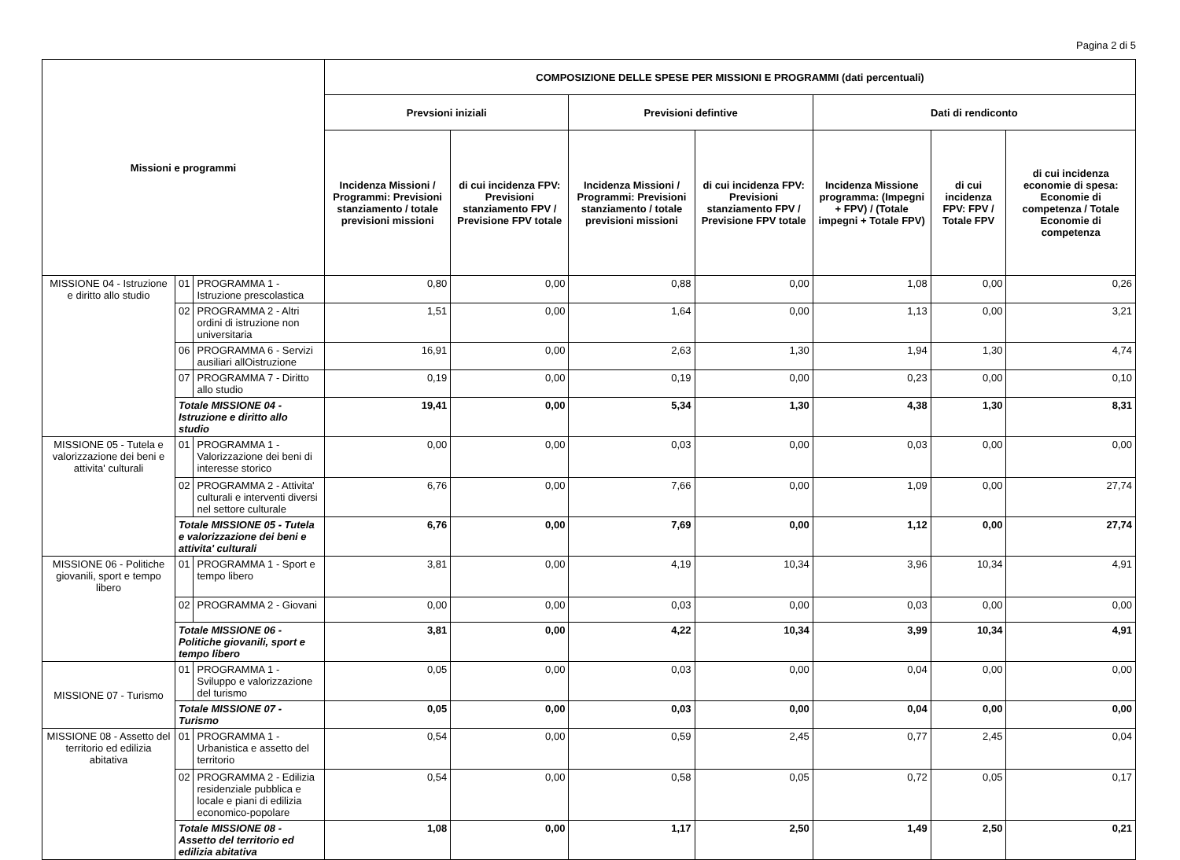Pagina 2 di 5
| Missioni e programmi | | | COMPOSIZIONE DELLE SPESE PER MISSIONI E PROGRAMMI (dati percentuali) | | | | | | |
| --- | --- | --- | --- | --- | --- | --- | --- | --- | --- |
| | | | Prevsioni iniziali | | Previsioni defintive | | Dati di rendiconto | | |
| | | | Incidenza Missioni / Programmi: Previsioni stanziamento / totale previsioni missioni | di cui incidenza FPV: Previsioni stanziamento FPV / Previsione FPV totale | Incidenza Missioni / Programmi: Previsioni stanziamento / totale previsioni missioni | di cui incidenza FPV: Previsioni stanziamento FPV / Previsione FPV totale | Incidenza Missione programma: (Impegni + FPV) / (Totale impegni + Totale FPV) | di cui incidenza FPV: FPV / Totale FPV | di cui incidenza economie di spesa: Economie di competenza / Totale Economie di competenza |
| MISSIONE 04 - Istruzione e diritto allo studio | 01 | PROGRAMMA 1 - Istruzione prescolastica | 0,80 | 0,00 | 0,88 | 0,00 | 1,08 | 0,00 | 0,26 |
| | 02 | PROGRAMMA 2 - Altri ordini di istruzione non universitaria | 1,51 | 0,00 | 1,64 | 0,00 | 1,13 | 0,00 | 3,21 |
| | 06 | PROGRAMMA 6 - Servizi ausiliari allOistruzione | 16,91 | 0,00 | 2,63 | 1,30 | 1,94 | 1,30 | 4,74 |
| | 07 | PROGRAMMA 7 - Diritto allo studio | 0,19 | 0,00 | 0,19 | 0,00 | 0,23 | 0,00 | 0,10 |
| | Totale MISSIONE 04 - Istruzione e diritto allo studio | | 19,41 | 0,00 | 5,34 | 1,30 | 4,38 | 1,30 | 8,31 |
| MISSIONE 05 - Tutela e valorizzazione dei beni e attivita' culturali | 01 | PROGRAMMA 1 - Valorizzazione dei beni di interesse storico | 0,00 | 0,00 | 0,03 | 0,00 | 0,03 | 0,00 | 0,00 |
| | 02 | PROGRAMMA 2 - Attivita' culturali e interventi diversi nel settore culturale | 6,76 | 0,00 | 7,66 | 0,00 | 1,09 | 0,00 | 27,74 |
| | Totale MISSIONE 05 - Tutela e valorizzazione dei beni e attivita' culturali | | 6,76 | 0,00 | 7,69 | 0,00 | 1,12 | 0,00 | 27,74 |
| MISSIONE 06 - Politiche giovanili, sport e tempo libero | 01 | PROGRAMMA 1 - Sport e tempo libero | 3,81 | 0,00 | 4,19 | 10,34 | 3,96 | 10,34 | 4,91 |
| | 02 | PROGRAMMA 2 - Giovani | 0,00 | 0,00 | 0,03 | 0,00 | 0,03 | 0,00 | 0,00 |
| | Totale MISSIONE 06 - Politiche giovanili, sport e tempo libero | | 3,81 | 0,00 | 4,22 | 10,34 | 3,99 | 10,34 | 4,91 |
| MISSIONE 07 - Turismo | 01 | PROGRAMMA 1 - Sviluppo e valorizzazione del turismo | 0,05 | 0,00 | 0,03 | 0,00 | 0,04 | 0,00 | 0,00 |
| | Totale MISSIONE 07 - Turismo | | 0,05 | 0,00 | 0,03 | 0,00 | 0,04 | 0,00 | 0,00 |
| MISSIONE 08 - Assetto del territorio ed edilizia abitativa | 01 | PROGRAMMA 1 - Urbanistica e assetto del territorio | 0,54 | 0,00 | 0,59 | 2,45 | 0,77 | 2,45 | 0,04 |
| | 02 | PROGRAMMA 2 - Edilizia residenziale pubblica e locale e piani di edilizia economico-popolare | 0,54 | 0,00 | 0,58 | 0,05 | 0,72 | 0,05 | 0,17 |
| | Totale MISSIONE 08 - Assetto del territorio ed edilizia abitativa | | 1,08 | 0,00 | 1,17 | 2,50 | 1,49 | 2,50 | 0,21 |